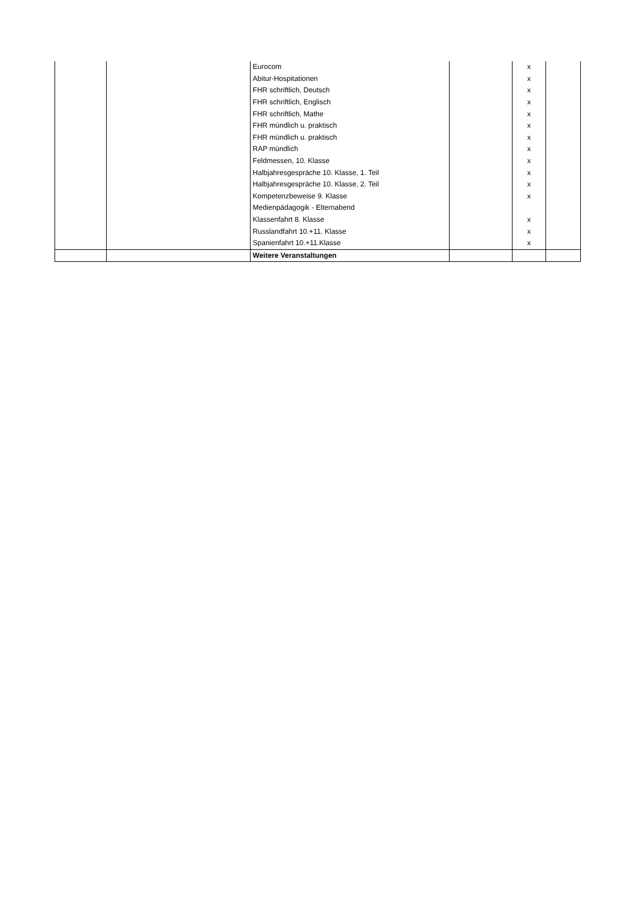| | | Eurocom | | x | |
| | | Abitur-Hospitationen | | x | |
| | | FHR schriftlich, Deutsch | | x | |
| | | FHR schriftlich, Englisch | | x | |
| | | FHR schriftlich, Mathe | | x | |
| | | FHR mündlich u. praktisch | | x | |
| | | FHR mündlich u. praktisch | | x | |
| | | RAP mündlich | | x | |
| | | Feldmessen, 10. Klasse | | x | |
| | | Halbjahresgespräche 10. Klasse, 1. Teil | | x | |
| | | Halbjahresgespräche 10. Klasse, 2. Teil | | x | |
| | | Kompetenzbeweise 9. Klasse | | x | |
| | | Medienpädagogik - Elternabend | | | |
| | | Klassenfahrt 8. Klasse | | x | |
| | | Russlandfahrt 10.+11. Klasse | | x | |
| | | Spanienfahrt 10.+11.Klasse | | x | |
| | | Weitere Veranstaltungen | | | |